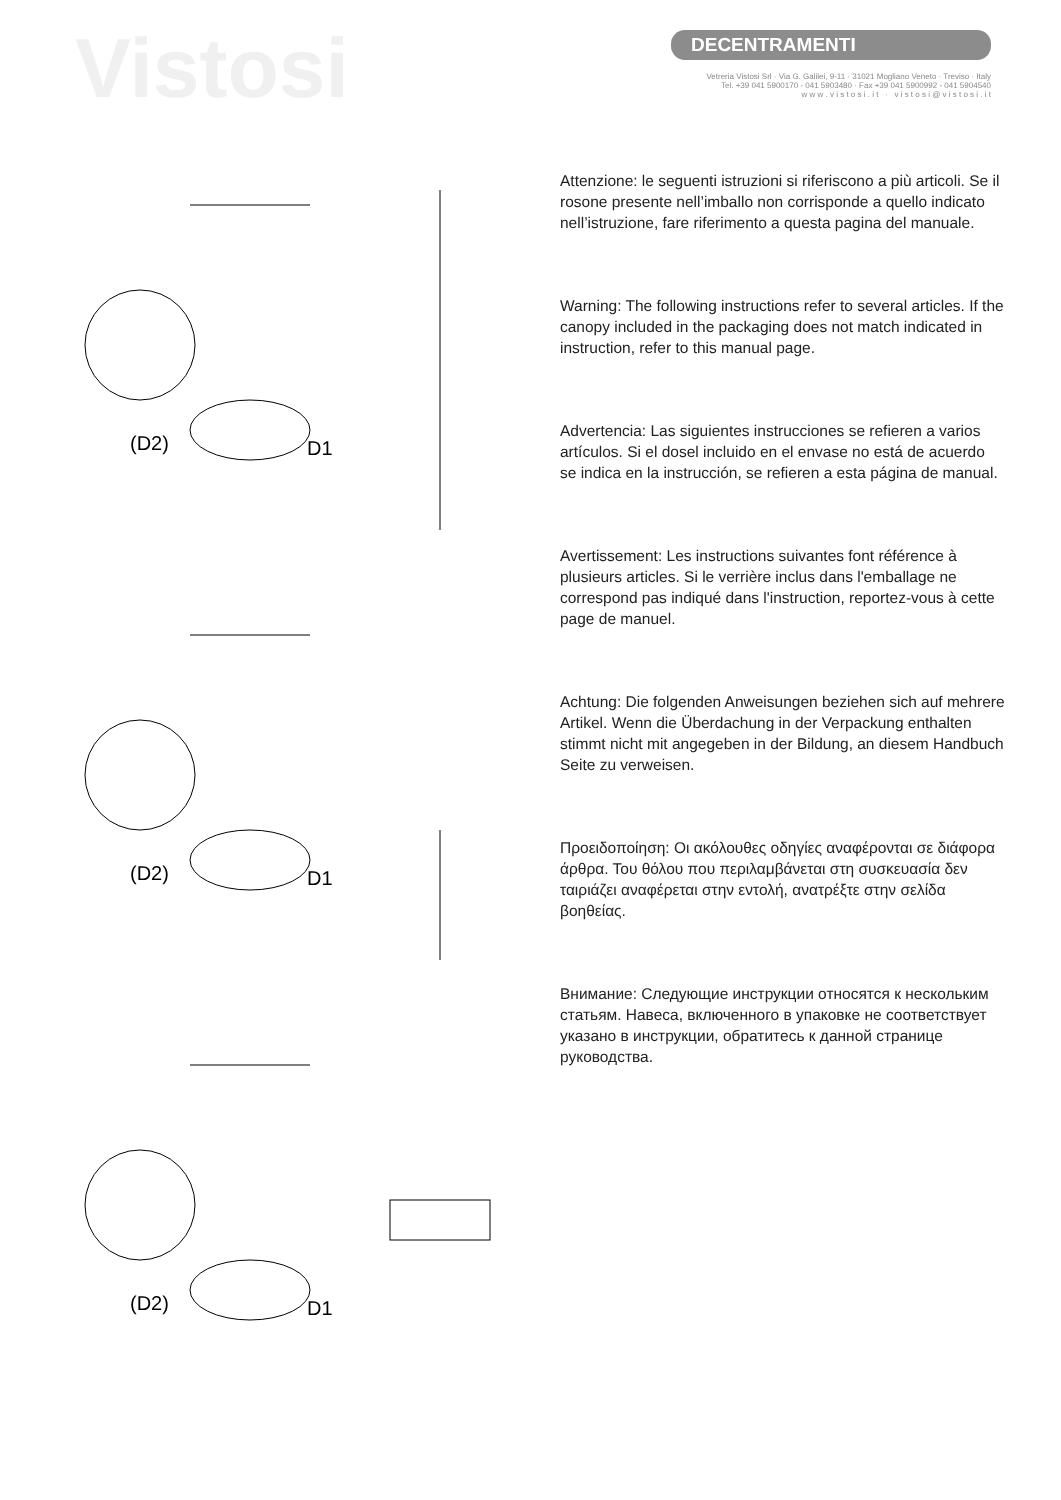Vistosi
DECENTRAMENTI
Vetreria Vistosi Srl · Via G. Galilei, 9-11 · 31021 Mogliano Veneto · Treviso · Italy
Tel. +39 041 5900170 - 041 5903480 · Fax +39 041 5900992 - 041 5904540
w w w . v i s t o s i . i t · v i s t o s i @ v i s t o s i . i t
(D2)
D1
(D2)
D1
(D2)
D1
Attenzione: le seguenti istruzioni si riferiscono a più articoli. Se il rosone presente nell’imballo non corrisponde a quello indicato nell’istruzione, fare riferimento a questa pagina del manuale.
Warning: The following instructions refer to several articles. If the canopy included in the packaging does not match indicated in instruction, refer to this manual page.
Advertencia: Las siguientes instrucciones se refieren a varios artículos. Si el dosel incluido en el envase no está de acuerdo se indica en la instrucción, se refieren a esta página de manual.
Avertissement: Les instructions suivantes font référence à plusieurs articles. Si le verrière inclus dans l'emballage ne correspond pas indiqué dans l'instruction, reportez-vous à cette page de manuel.
Achtung: Die folgenden Anweisungen beziehen sich auf mehrere Artikel. Wenn die Überdachung in der Verpackung enthalten stimmt nicht mit angegeben in der Bildung, an diesem Handbuch Seite zu verweisen.
Προειδοποίηση: Οι ακόλουθες οδηγίες αναφέρονται σε διάφορα άρθρα. Του θόλου που περιλαμβάνεται στη συσκευασία δεν ταιριάζει αναφέρεται στην εντολή, ανατρέξτε στην σελίδα βοηθείας.
Внимание: Следующие инструкции относятся к нескольким статьям. Навеса, включенного в упаковке не соответствует указано в инструкции, обратитесь к данной странице руководства.